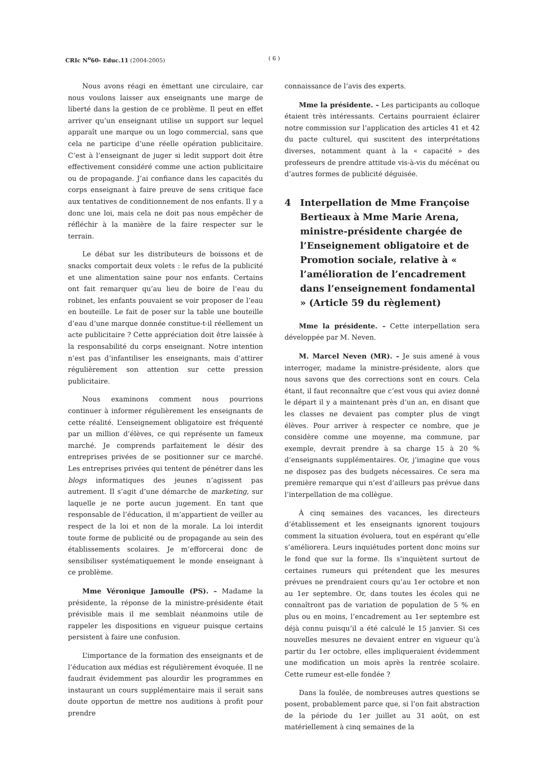CRIc N<sup>o</sup>60- Educ.11 (2004-2005) ( 6 )
Nous avons réagi en émettant une circulaire, car nous voulons laisser aux enseignants une marge de liberté dans la gestion de ce problème. Il peut en effet arriver qu’un enseignant utilise un support sur lequel apparaît une marque ou un logo commercial, sans que cela ne participe d’une réelle opération publicitaire. C’est à l’enseignant de juger si ledit support doit être effectivement considéré comme une action publicitaire ou de propagande. J’ai confiance dans les capacités du corps enseignant à faire preuve de sens critique face aux tentatives de conditionnement de nos enfants. Il y a donc une loi, mais cela ne doit pas nous empêcher de réfléchir à la manière de la faire respecter sur le terrain.
Le débat sur les distributeurs de boissons et de snacks comportait deux volets : le refus de la publicité et une alimentation saine pour nos enfants. Certains ont fait remarquer qu’au lieu de boire de l’eau du robinet, les enfants pouvaient se voir proposer de l’eau en bouteille. Le fait de poser sur la table une bouteille d’eau d’une marque donnée constitue-t-il réellement un acte publicitaire ? Cette appréciation doit être laissée à la responsabilité du corps enseignant. Notre intention n’est pas d’infantiliser les enseignants, mais d’attirer régulièrement son attention sur cette pression publicitaire.
Nous examinons comment nous pourrions continuer à informer régulièrement les enseignants de cette réalité. L’enseignement obligatoire est fréquenté par un million d’élèves, ce qui représente un fameux marché. Je comprends parfaitement le désir des entreprises privées de se positionner sur ce marché. Les entreprises privées qui tentent de pénétrer dans les blogs informatiques des jeunes n’agissent pas autrement. Il s’agit d’une démarche de marketing, sur laquelle je ne porte aucun jugement. En tant que responsable de l’éducation, il m’appartient de veiller au respect de la loi et non de la morale. La loi interdit toute forme de publicité ou de propagande au sein des établissements scolaires. Je m’efforcerai donc de sensibiliser systématiquement le monde enseignant à ce problème.
Mme Véronique Jamoulle (PS). – Madame la présidente, la réponse de la ministre-présidente était prévisible mais il me semblait néanmoins utile de rappeler les dispositions en vigueur puisque certains persistent à faire une confusion.
L’importance de la formation des enseignants et de l’éducation aux médias est régulièrement évoquée. Il ne faudrait évidemment pas alourdir les programmes en instaurant un cours supplémentaire mais il serait sans doute opportun de mettre nos auditions à profit pour prendre
connaissance de l’avis des experts.
Mme la présidente. – Les participants au colloque étaient très intéressants. Certains pourraient éclairer notre commission sur l’application des articles 41 et 42 du pacte culturel, qui suscitent des interprétations diverses, notamment quant à la « capacité » des professeurs de prendre attitude vis-à-vis du mécénat ou d’autres formes de publicité déguisée.
4 Interpellation de Mme Françoise Bertieaux à Mme Marie Arena, ministre-présidente chargée de l’Enseignement obligatoire et de Promotion sociale, relative à « l’amélioration de l’encadrement dans l’enseignement fondamental » (Article 59 du règlement)
Mme la présidente. – Cette interpellation sera développée par M. Neven.
M. Marcel Neven (MR). – Je suis amené à vous interroger, madame la ministre-présidente, alors que nous savons que des corrections sont en cours. Cela étant, il faut reconnaître que c’est vous qui aviez donné le départ il y a maintenant près d’un an, en disant que les classes ne devaient pas compter plus de vingt élèves. Pour arriver à respecter ce nombre, que je considère comme une moyenne, ma commune, par exemple, devrait prendre à sa charge 15 à 20 % d’enseignants supplémentaires. Or, j’imagine que vous ne disposez pas des budgets nécessaires. Ce sera ma première remarque qui n’est d’ailleurs pas prévue dans l’interpellation de ma collègue.
À cinq semaines des vacances, les directeurs d’établissement et les enseignants ignorent toujours comment la situation évoluera, tout en espérant qu’elle s’améliorera. Leurs inquiétudes portent donc moins sur le fond que sur la forme. Ils s’inquiètent surtout de certaines rumeurs qui prétendent que les mesures prévues ne prendraient cours qu’au 1er octobre et non au 1er septembre. Or, dans toutes les écoles qui ne connaîtront pas de variation de population de 5 % en plus ou en moins, l’encadrement au 1er septembre est déjà connu puisqu’il a été calculé le 15 janvier. Si ces nouvelles mesures ne devaient entrer en vigueur qu’à partir du 1er octobre, elles impliqueraient évidemment une modification un mois après la rentrée scolaire. Cette rumeur est-elle fondée ?
Dans la foulée, de nombreuses autres questions se posent, probablement parce que, si l’on fait abstraction de la période du 1er juillet au 31 août, on est matériellement à cinq semaines de la